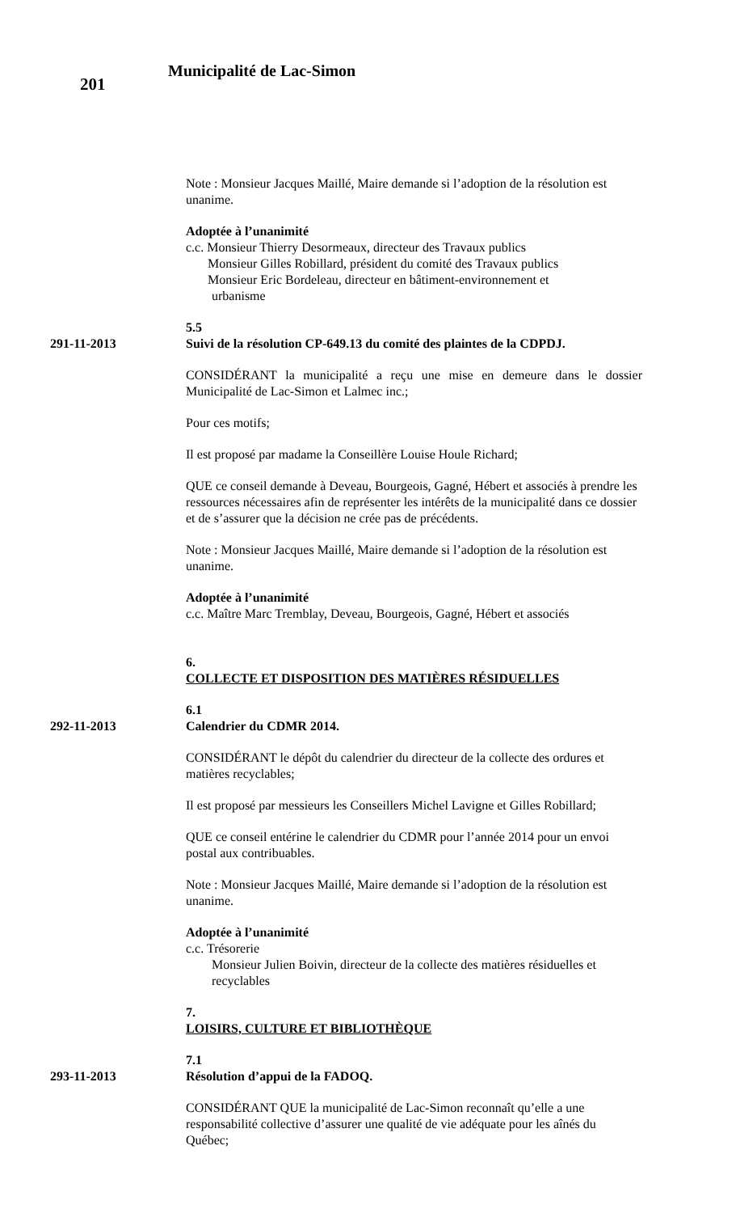201
Municipalité de Lac-Simon
Note : Monsieur Jacques Maillé, Maire demande si l’adoption de la résolution est unanime.
Adoptée à l’unanimité
c.c. Monsieur Thierry Desormeaux, directeur des Travaux publics
Monsieur Gilles Robillard, président du comité des Travaux publics
Monsieur Eric Bordeleau, directeur en bâtiment-environnement et
urbanisme
5.5
291-11-2013 Suivi de la résolution CP-649.13 du comité des plaintes de la CDPDJ.
CONSIDÉRANT la municipalité a reçu une mise en demeure dans le dossier Municipalité de Lac-Simon et Lalmec inc.;
Pour ces motifs;
Il est proposé par madame la Conseillère Louise Houle Richard;
QUE ce conseil demande à Deveau, Bourgeois, Gagné, Hébert et associés à prendre les ressources nécessaires afin de représenter les intérêts de la municipalité dans ce dossier et de s’assurer que la décision ne crée pas de précédents.
Note : Monsieur Jacques Maillé, Maire demande si l’adoption de la résolution est unanime.
Adoptée à l’unanimité
c.c. Maître Marc Tremblay, Deveau, Bourgeois, Gagné, Hébert et associés
6.
COLLECTE ET DISPOSITION DES MATIÈRES RÉSIDUELLES
6.1
292-11-2013 Calendrier du CDMR 2014.
CONSIDÉRANT le dépôt du calendrier du directeur de la collecte des ordures et matières recyclables;
Il est proposé par messieurs les Conseillers Michel Lavigne et Gilles Robillard;
QUE ce conseil entérine le calendrier du CDMR pour l’année 2014 pour un envoi postal aux contribuables.
Note : Monsieur Jacques Maillé, Maire demande si l’adoption de la résolution est unanime.
Adoptée à l’unanimité
c.c. Trésorerie
Monsieur Julien Boivin, directeur de la collecte des matières résiduelles et
recyclables
7.
LOISIRS, CULTURE ET BIBLIOTHÈQUE
7.1
293-11-2013 Résolution d’appui de la FADOQ.
CONSIDÉRANT QUE la municipalité de Lac-Simon reconnaît qu’elle a une responsabilité collective d’assurer une qualité de vie adéquate pour les aînés du Québec;